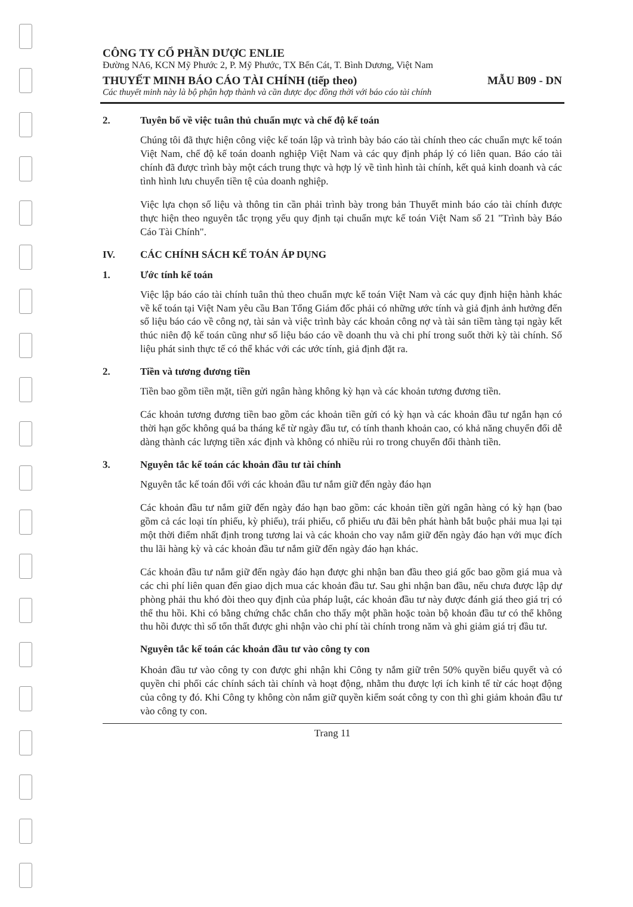CÔNG TY CỔ PHẦN DƯỢC ENLIE
Đường NA6, KCN Mỹ Phước 2, P. Mỹ Phước, TX Bến Cát, T. Bình Dương, Việt Nam
THUYẾT MINH BÁO CÁO TÀI CHÍNH (tiếp theo) MẪU B09 - DN
Các thuyết minh này là bộ phận hợp thành và cần được đọc đồng thời với báo cáo tài chính
2. Tuyên bố về việc tuân thủ chuẩn mực và chế độ kế toán
Chúng tôi đã thực hiện công việc kế toán lập và trình bày báo cáo tài chính theo các chuẩn mực kế toán Việt Nam, chế độ kế toán doanh nghiệp Việt Nam và các quy định pháp lý có liên quan. Báo cáo tài chính đã được trình bày một cách trung thực và hợp lý về tình hình tài chính, kết quả kinh doanh và các tình hình lưu chuyển tiền tệ của doanh nghiệp.
Việc lựa chọn số liệu và thông tin cần phải trình bày trong bản Thuyết minh báo cáo tài chính được thực hiện theo nguyên tắc trọng yếu quy định tại chuẩn mực kế toán Việt Nam số 21 "Trình bày Báo Cáo Tài Chính".
IV. CÁC CHÍNH SÁCH KẾ TOÁN ÁP DỤNG
1. Ước tính kế toán
Việc lập báo cáo tài chính tuân thủ theo chuẩn mực kế toán Việt Nam và các quy định hiện hành khác về kế toán tại Việt Nam yêu cầu Ban Tổng Giám đốc phải có những ước tính và giả định ảnh hưởng đến số liệu báo cáo về công nợ, tài sản và việc trình bày các khoản công nợ và tài sản tiềm tàng tại ngày kết thúc niên độ kế toán cũng như số liệu báo cáo về doanh thu và chi phí trong suốt thời kỳ tài chính. Số liệu phát sinh thực tế có thể khác với các ước tính, giả định đặt ra.
2. Tiền và tương đương tiền
Tiền bao gồm tiền mặt, tiền gửi ngân hàng không kỳ hạn và các khoản tương đương tiền.
Các khoản tương đương tiền bao gồm các khoản tiền gửi có kỳ hạn và các khoản đầu tư ngắn hạn có thời hạn gốc không quá ba tháng kể từ ngày đầu tư, có tính thanh khoản cao, có khả năng chuyển đổi dễ dàng thành các lượng tiền xác định và không có nhiều rủi ro trong chuyển đổi thành tiền.
3. Nguyên tắc kế toán các khoản đầu tư tài chính
Nguyên tắc kế toán đối với các khoản đầu tư nắm giữ đến ngày đáo hạn
Các khoản đầu tư nắm giữ đến ngày đáo hạn bao gồm: các khoản tiền gửi ngân hàng có kỳ hạn (bao gồm cả các loại tín phiếu, kỳ phiếu), trái phiếu, cổ phiếu ưu đãi bên phát hành bắt buộc phải mua lại tại một thời điểm nhất định trong tương lai và các khoản cho vay nắm giữ đến ngày đáo hạn với mục đích thu lãi hàng kỳ và các khoản đầu tư nắm giữ đến ngày đáo hạn khác.
Các khoản đầu tư nắm giữ đến ngày đáo hạn được ghi nhận ban đầu theo giá gốc bao gồm giá mua và các chi phí liên quan đến giao dịch mua các khoản đầu tư. Sau ghi nhận ban đầu, nếu chưa được lập dự phòng phải thu khó đòi theo quy định của pháp luật, các khoản đầu tư này được đánh giá theo giá trị có thể thu hồi. Khi có bằng chứng chắc chắn cho thấy một phần hoặc toàn bộ khoản đầu tư có thể không thu hồi được thì số tổn thất được ghi nhận vào chi phí tài chính trong năm và ghi giảm giá trị đầu tư.
Nguyên tắc kế toán các khoản đầu tư vào công ty con
Khoản đầu tư vào công ty con được ghi nhận khi Công ty nắm giữ trên 50% quyền biểu quyết và có quyền chi phối các chính sách tài chính và hoạt động, nhằm thu được lợi ích kinh tế từ các hoạt động của công ty đó. Khi Công ty không còn nắm giữ quyền kiểm soát công ty con thì ghi giảm khoản đầu tư vào công ty con.
Trang 11